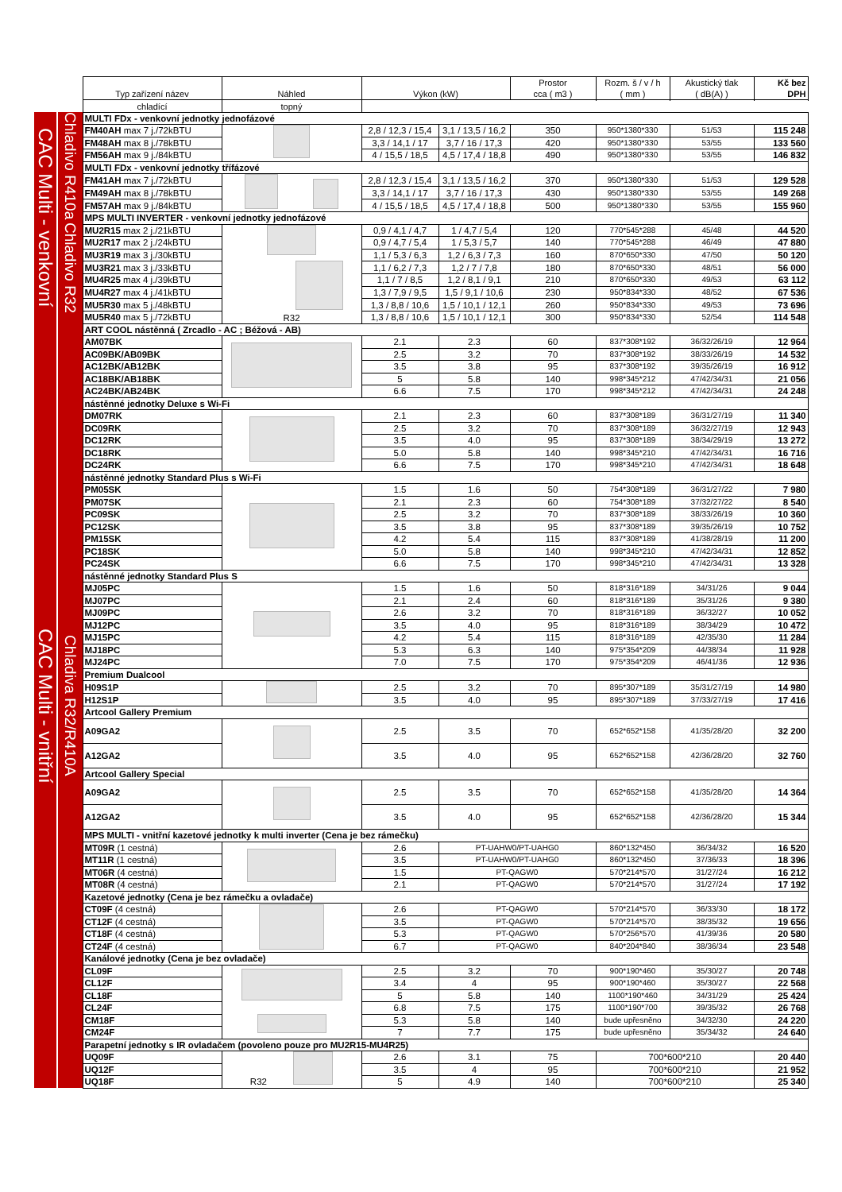| | | Typ zařízení název | Náhled | Výkon (kW) | | Prostor cca ( m3 ) | Rozm. š / v / h ( mm ) | Akustický tlak ( dB(A) ) | Kč bez DPH |
| --- | --- | --- | --- | --- | --- | --- | --- | --- | --- |
| | | chladící | topný | | | | | | |
| CAC Multi - venkovní | Chladivo R410a | MULTI FDx - venkovní jednotky jednofázové | | | | | | | |
| | | FM40AH max 7 j./72kBTU | | 2,8 / 12,3 / 15,4 | 3,1 / 13,5 / 16,2 | 350 | 950*1380*330 | 51/53 | 115 248 |
| | | FM48AH max 8 j./78kBTU | | 3,3 / 14,1 / 17 | 3,7 / 16 / 17,3 | 420 | 950*1380*330 | 53/55 | 133 560 |
| | | FM56AH max 9 j./84kBTU | | 4 / 15,5 / 18,5 | 4,5 / 17,4 / 18,8 | 490 | 950*1380*330 | 53/55 | 146 832 |
| | | MULTI FDx - venkovní jednotky třífázové | | | | | | | |
| | | FM41AH max 7 j./72kBTU | | 2,8 / 12,3 / 15,4 | 3,1 / 13,5 / 16,2 | 370 | 950*1380*330 | 51/53 | 129 528 |
| | | FM49AH max 8 j./78kBTU | | 3,3 / 14,1 / 17 | 3,7 / 16 / 17,3 | 430 | 950*1380*330 | 53/55 | 149 268 |
| | | FM57AH max 9 j./84kBTU | | 4 / 15,5 / 18,5 | 4,5 / 17,4 / 18,8 | 500 | 950*1380*330 | 53/55 | 155 960 |
| | Chladivo R32 | MPS MULTI INVERTER - venkovní jednotky jednofázové | | | | | | | |
| | | MU2R15 max 2 j./21kBTU | R32 | 0,9 / 4,1 / 4,7 | 1 / 4,7 / 5,4 | 120 | 770*545*288 | 45/48 | 44 520 |
| | | MU2R17 max 2 j./24kBTU | | 0,9 / 4,7 / 5,4 | 1 / 5,3 / 5,7 | 140 | 770*545*288 | 46/49 | 47 880 |
| | | MU3R19 max 3 j./30kBTU | | 1,1 / 5,3 / 6,3 | 1,2 / 6,3 / 7,3 | 160 | 870*650*330 | 47/50 | 50 120 |
| | | MU3R21 max 3 j./33kBTU | | 1,1 / 6,2 / 7,3 | 1,2 / 7 / 7,8 | 180 | 870*650*330 | 48/51 | 56 000 |
| | | MU4R25 max 4 j./39kBTU | | 1,1 / 7 / 8,5 | 1,2 / 8,1 / 9,1 | 210 | 870*650*330 | 49/53 | 63 112 |
| | | MU4R27 max 4 j./41kBTU | | 1,3 / 7,9 / 9,5 | 1,5 / 9,1 / 10,6 | 230 | 950*834*330 | 48/52 | 67 536 |
| | | MU5R30 max 5 j./48kBTU | | 1,3 / 8,8 / 10,6 | 1,5 / 10,1 / 12,1 | 260 | 950*834*330 | 49/53 | 73 696 |
| | | MU5R40 max 5 j./72kBTU | | 1,3 / 8,8 / 10,6 | 1,5 / 10,1 / 12,1 | 300 | 950*834*330 | 52/54 | 114 548 |
| CAC Multi - vnitřní | Chladiva R32/R410A | ART COOL nástěnná ( Zrcadlo - AC ; Béžová - AB) | | | | | | | |
| | | AM07BK | | 2.1 | 2.3 | 60 | 837*308*192 | 36/32/26/19 | 12 964 |
| | | AC09BK/AB09BK | | 2.5 | 3.2 | 70 | 837*308*192 | 38/33/26/19 | 14 532 |
| | | AC12BK/AB12BK | | 3.5 | 3.8 | 95 | 837*308*192 | 39/35/26/19 | 16 912 |
| | | AC18BK/AB18BK | | 5 | 5.8 | 140 | 998*345*212 | 47/42/34/31 | 21 056 |
| | | AC24BK/AB24BK | | 6.6 | 7.5 | 170 | 998*345*212 | 47/42/34/31 | 24 248 |
| | | nástěnné jednotky Deluxe s Wi-Fi | | | | | | | |
| | | DM07RK | | 2.1 | 2.3 | 60 | 837*308*189 | 36/31/27/19 | 11 340 |
| | | DC09RK | | 2.5 | 3.2 | 70 | 837*308*189 | 36/32/27/19 | 12 943 |
| | | DC12RK | | 3.5 | 4.0 | 95 | 837*308*189 | 38/34/29/19 | 13 272 |
| | | DC18RK | | 5.0 | 5.8 | 140 | 998*345*210 | 47/42/34/31 | 16 716 |
| | | DC24RK | | 6.6 | 7.5 | 170 | 998*345*210 | 47/42/34/31 | 18 648 |
| | | nástěnné jednotky Standard Plus s Wi-Fi | | | | | | | |
| | | PM05SK | | 1.5 | 1.6 | 50 | 754*308*189 | 36/31/27/22 | 7 980 |
| | | PM07SK | | 2.1 | 2.3 | 60 | 754*308*189 | 37/32/27/22 | 8 540 |
| | | PC09SK | | 2.5 | 3.2 | 70 | 837*308*189 | 38/33/26/19 | 10 360 |
| | | PC12SK | | 3.5 | 3.8 | 95 | 837*308*189 | 39/35/26/19 | 10 752 |
| | | PM15SK | | 4.2 | 5.4 | 115 | 837*308*189 | 41/38/28/19 | 11 200 |
| | | PC18SK | | 5.0 | 5.8 | 140 | 998*345*210 | 47/42/34/31 | 12 852 |
| | | PC24SK | | 6.6 | 7.5 | 170 | 998*345*210 | 47/42/34/31 | 13 328 |
| | | nástěnné jednotky Standard Plus S | | | | | | | |
| | | MJ05PC | | 1.5 | 1.6 | 50 | 818*316*189 | 34/31/26 | 9 044 |
| | | MJ07PC | | 2.1 | 2.4 | 60 | 818*316*189 | 35/31/26 | 9 380 |
| | | MJ09PC | | 2.6 | 3.2 | 70 | 818*316*189 | 36/32/27 | 10 052 |
| | | MJ12PC | | 3.5 | 4.0 | 95 | 818*316*189 | 38/34/29 | 10 472 |
| | | MJ15PC | | 4.2 | 5.4 | 115 | 818*316*189 | 42/35/30 | 11 284 |
| | | MJ18PC | | 5.3 | 6.3 | 140 | 975*354*209 | 44/38/34 | 11 928 |
| | | MJ24PC | | 7.0 | 7.5 | 170 | 975*354*209 | 46/41/36 | 12 936 |
| | | Premium Dualcool | | | | | | | |
| | | H09S1P | | 2.5 | 3.2 | 70 | 895*307*189 | 35/31/27/19 | 14 980 |
| | | H12S1P | | 3.5 | 4.0 | 95 | 895*307*189 | 37/33/27/19 | 17 416 |
| | | Artcool Gallery Premium | | | | | | | |
| | | A09GA2 | | 2.5 | 3.5 | 70 | 652*652*158 | 41/35/28/20 | 32 200 |
| | | A12GA2 | | 3.5 | 4.0 | 95 | 652*652*158 | 42/36/28/20 | 32 760 |
| | | Artcool Gallery Special | | | | | | | |
| | | A09GA2 | | 2.5 | 3.5 | 70 | 652*652*158 | 41/35/28/20 | 14 364 |
| | | A12GA2 | | 3.5 | 4.0 | 95 | 652*652*158 | 42/36/28/20 | 15 344 |
| | | MPS MULTI - vnitřní kazetové jednotky k multi inverter (Cena je bez rámečku) | | | | | | | |
| | | MT09R (1 cestná) | | 2.6 | PT-UAHW0/PT-UAHG0 | | 860*132*450 | 36/34/32 | 16 520 |
| | | MT11R (1 cestná) | | 3.5 | PT-UAHW0/PT-UAHG0 | | 860*132*450 | 37/36/33 | 18 396 |
| | | MT06R (4 cestná) | | 1.5 | PT-QAGW0 | | 570*214*570 | 31/27/24 | 16 212 |
| | | MT08R (4 cestná) | | 2.1 | PT-QAGW0 | | 570*214*570 | 31/27/24 | 17 192 |
| | | Kazetové jednotky (Cena je bez rámečku a ovladače) | | | | | | | |
| | | CT09F (4 cestná) | | 2.6 | PT-QAGW0 | | 570*214*570 | 36/33/30 | 18 172 |
| | | CT12F (4 cestná) | | 3.5 | PT-QAGW0 | | 570*214*570 | 38/35/32 | 19 656 |
| | | CT18F (4 cestná) | | 5.3 | PT-QAGW0 | | 570*256*570 | 41/39/36 | 20 580 |
| | | CT24F (4 cestná) | | 6.7 | PT-QAGW0 | | 840*204*840 | 38/36/34 | 23 548 |
| | | Kanálové jednotky (Cena je bez ovladače) | | | | | | | |
| | | CL09F | | 2.5 | 3.2 | 70 | 900*190*460 | 35/30/27 | 20 748 |
| | | CL12F | | 3.4 | 4 | 95 | 900*190*460 | 35/30/27 | 22 568 |
| | | CL18F | | 5 | 5.8 | 140 | 1100*190*460 | 34/31/29 | 25 424 |
| | | CL24F | | 6.8 | 7.5 | 175 | 1100*190*700 | 39/35/32 | 26 768 |
| | | CM18F | | 5.3 | 5.8 | 140 | bude upřesněno | 34/32/30 | 24 220 |
| | | CM24F | | 7 | 7.7 | 175 | bude upřesněno | 35/34/32 | 24 640 |
| | | Parapetní jednotky s IR ovladačem (povoleno pouze pro MU2R15-MU4R25) | | | | | | | |
| | | UQ09F | R32 | 2.6 | 3.1 | 75 | 700*600*210 | | 20 440 |
| | | UQ12F | | 3.5 | 4 | 95 | 700*600*210 | | 21 952 |
| | | UQ18F | | 5 | 4.9 | 140 | 700*600*210 | | 25 340 |